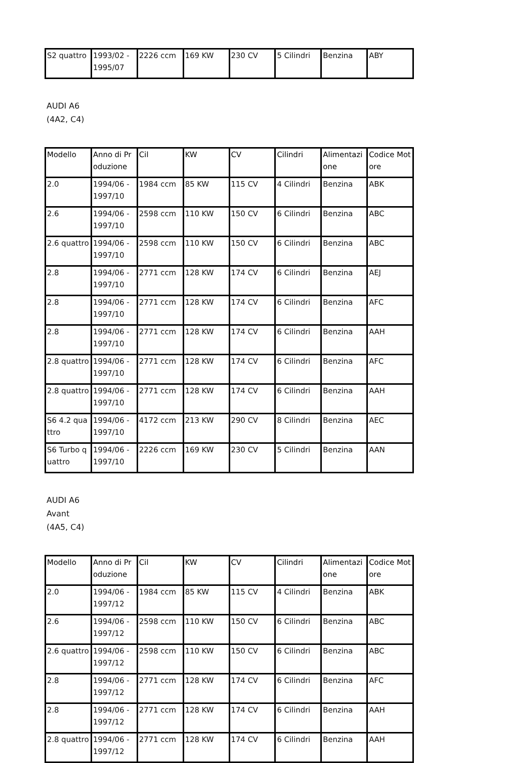| S2 quattro | 1993/02 - 1995/07 | 2226 ccm | 169 KW | 230 CV | 5 Cilindri | Benzina | ABY |
AUDI A6
(4A2, C4)
| Modello | Anno di Produzione | Cil | KW | CV | Cilindri | Alimentazione | Codice Motore |
| --- | --- | --- | --- | --- | --- | --- | --- |
| 2.0 | 1994/06 - 1997/10 | 1984 ccm | 85 KW | 115 CV | 4 Cilindri | Benzina | ABK |
| 2.6 | 1994/06 - 1997/10 | 2598 ccm | 110 KW | 150 CV | 6 Cilindri | Benzina | ABC |
| 2.6 quattro | 1994/06 - 1997/10 | 2598 ccm | 110 KW | 150 CV | 6 Cilindri | Benzina | ABC |
| 2.8 | 1994/06 - 1997/10 | 2771 ccm | 128 KW | 174 CV | 6 Cilindri | Benzina | AEJ |
| 2.8 | 1994/06 - 1997/10 | 2771 ccm | 128 KW | 174 CV | 6 Cilindri | Benzina | AFC |
| 2.8 | 1994/06 - 1997/10 | 2771 ccm | 128 KW | 174 CV | 6 Cilindri | Benzina | AAH |
| 2.8 quattro | 1994/06 - 1997/10 | 2771 ccm | 128 KW | 174 CV | 6 Cilindri | Benzina | AFC |
| 2.8 quattro | 1994/06 - 1997/10 | 2771 ccm | 128 KW | 174 CV | 6 Cilindri | Benzina | AAH |
| S6 4.2 quattro | 1994/06 - 1997/10 | 4172 ccm | 213 KW | 290 CV | 8 Cilindri | Benzina | AEC |
| S6 Turbo quattro | 1994/06 - 1997/10 | 2226 ccm | 169 KW | 230 CV | 5 Cilindri | Benzina | AAN |
AUDI A6
Avant
(4A5, C4)
| Modello | Anno di Produzione | Cil | KW | CV | Cilindri | Alimentazione | Codice Motore |
| --- | --- | --- | --- | --- | --- | --- | --- |
| 2.0 | 1994/06 - 1997/12 | 1984 ccm | 85 KW | 115 CV | 4 Cilindri | Benzina | ABK |
| 2.6 | 1994/06 - 1997/12 | 2598 ccm | 110 KW | 150 CV | 6 Cilindri | Benzina | ABC |
| 2.6 quattro | 1994/06 - 1997/12 | 2598 ccm | 110 KW | 150 CV | 6 Cilindri | Benzina | ABC |
| 2.8 | 1994/06 - 1997/12 | 2771 ccm | 128 KW | 174 CV | 6 Cilindri | Benzina | AFC |
| 2.8 | 1994/06 - 1997/12 | 2771 ccm | 128 KW | 174 CV | 6 Cilindri | Benzina | AAH |
| 2.8 quattro | 1994/06 - 1997/12 | 2771 ccm | 128 KW | 174 CV | 6 Cilindri | Benzina | AAH |